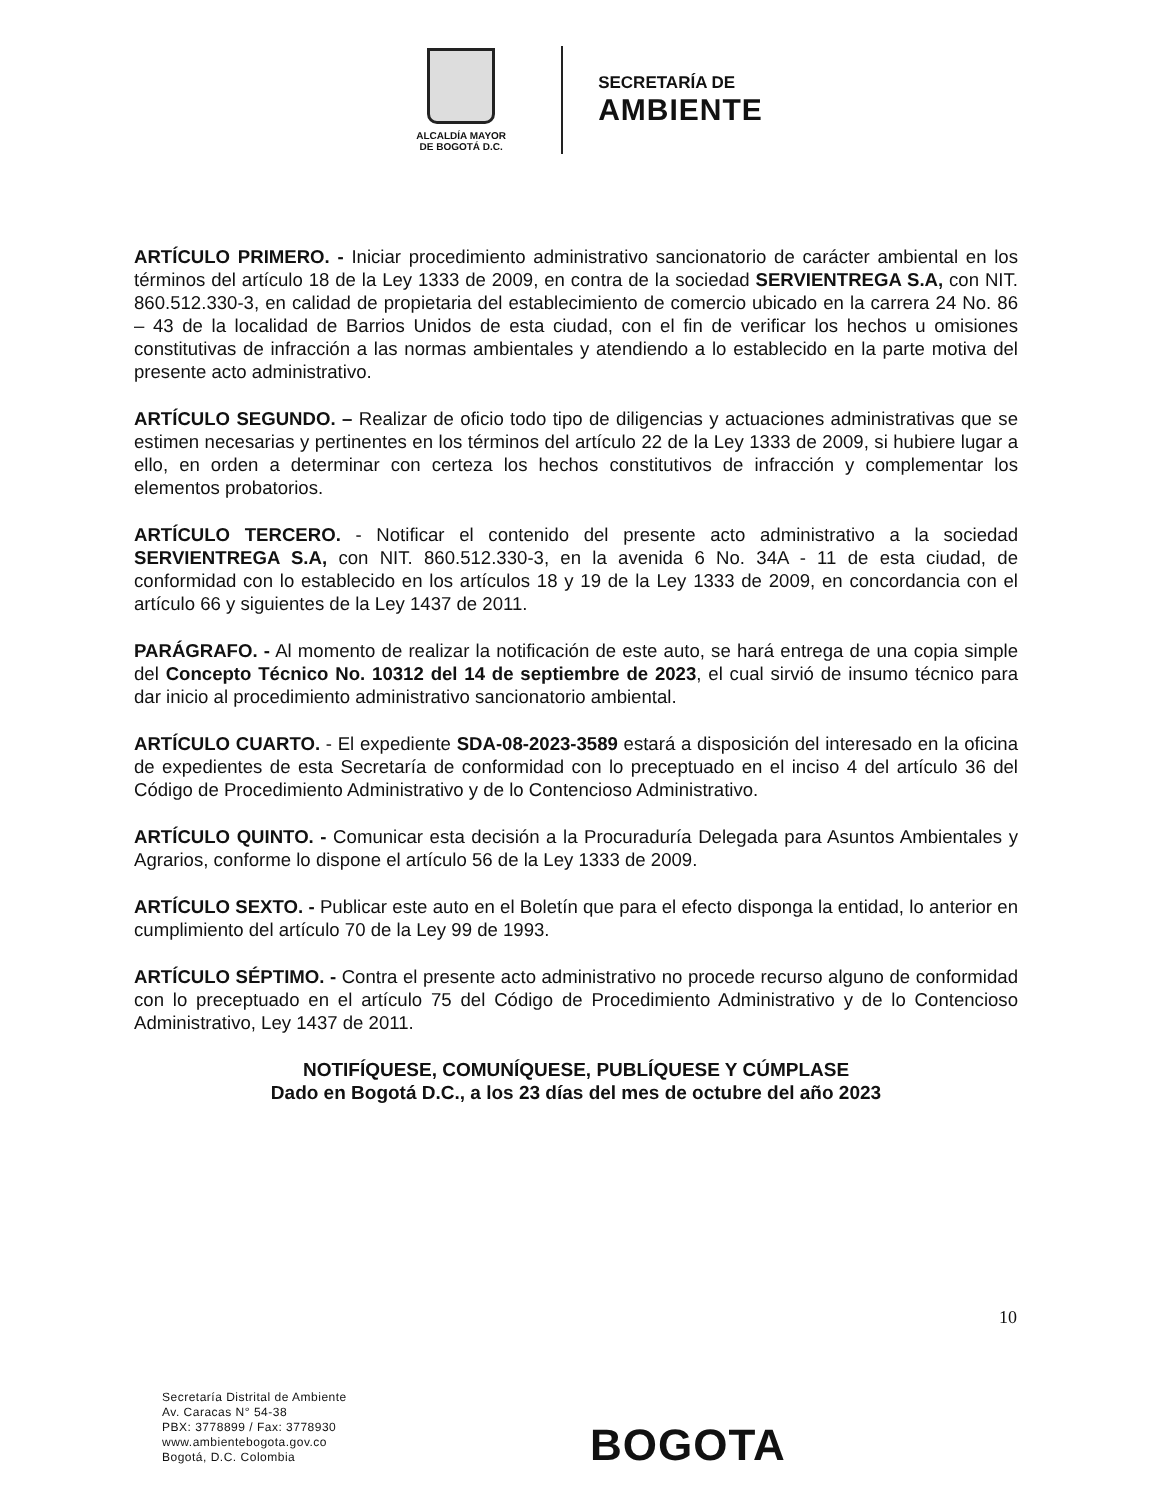ALCALDÍA MAYOR
DE BOGOTÁ D.C.
SECRETARÍA DE
AMBIENTE
ARTÍCULO PRIMERO. - Iniciar procedimiento administrativo sancionatorio de carácter ambiental en los términos del artículo 18 de la Ley 1333 de 2009, en contra de la sociedad SERVIENTREGA S.A, con NIT. 860.512.330-3, en calidad de propietaria del establecimiento de comercio ubicado en la carrera 24 No. 86 – 43 de la localidad de Barrios Unidos de esta ciudad, con el fin de verificar los hechos u omisiones constitutivas de infracción a las normas ambientales y atendiendo a lo establecido en la parte motiva del presente acto administrativo.
ARTÍCULO SEGUNDO. – Realizar de oficio todo tipo de diligencias y actuaciones administrativas que se estimen necesarias y pertinentes en los términos del artículo 22 de la Ley 1333 de 2009, si hubiere lugar a ello, en orden a determinar con certeza los hechos constitutivos de infracción y complementar los elementos probatorios.
ARTÍCULO TERCERO. - Notificar el contenido del presente acto administrativo a la sociedad SERVIENTREGA S.A, con NIT. 860.512.330-3, en la avenida 6 No. 34A - 11 de esta ciudad, de conformidad con lo establecido en los artículos 18 y 19 de la Ley 1333 de 2009, en concordancia con el artículo 66 y siguientes de la Ley 1437 de 2011.
PARÁGRAFO. - Al momento de realizar la notificación de este auto, se hará entrega de una copia simple del Concepto Técnico No. 10312 del 14 de septiembre de 2023, el cual sirvió de insumo técnico para dar inicio al procedimiento administrativo sancionatorio ambiental.
ARTÍCULO CUARTO. - El expediente SDA-08-2023-3589 estará a disposición del interesado en la oficina de expedientes de esta Secretaría de conformidad con lo preceptuado en el inciso 4 del artículo 36 del Código de Procedimiento Administrativo y de lo Contencioso Administrativo.
ARTÍCULO QUINTO. - Comunicar esta decisión a la Procuraduría Delegada para Asuntos Ambientales y Agrarios, conforme lo dispone el artículo 56 de la Ley 1333 de 2009.
ARTÍCULO SEXTO. - Publicar este auto en el Boletín que para el efecto disponga la entidad, lo anterior en cumplimiento del artículo 70 de la Ley 99 de 1993.
ARTÍCULO SÉPTIMO. - Contra el presente acto administrativo no procede recurso alguno de conformidad con lo preceptuado en el artículo 75 del Código de Procedimiento Administrativo y de lo Contencioso Administrativo, Ley 1437 de 2011.
NOTIFÍQUESE, COMUNÍQUESE, PUBLÍQUESE Y CÚMPLASE
Dado en Bogotá D.C., a los 23 días del mes de octubre del año 2023
10
Secretaría Distrital de Ambiente
Av. Caracas N° 54-38
PBX: 3778899 / Fax: 3778930
www.ambientebogota.gov.co
Bogotá, D.C. Colombia
BOGOTA